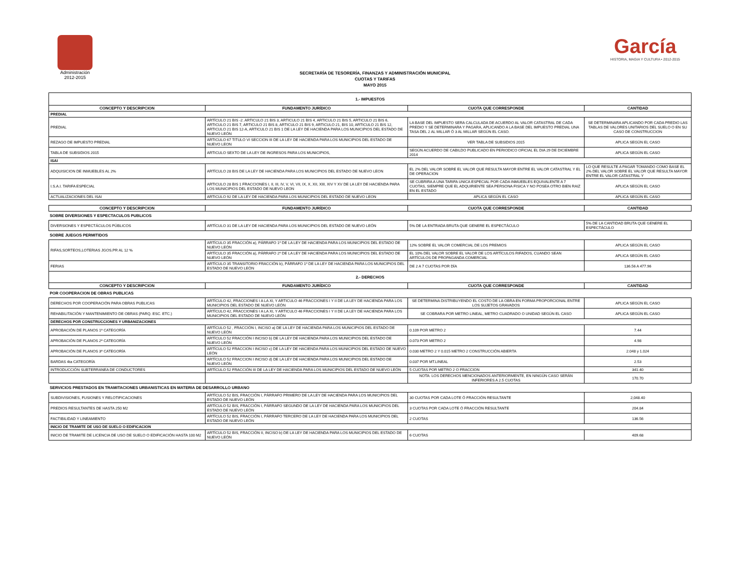Administración
2012-2015
García
HISTORIA, MAGIA Y CULTURA • 2012-2015
SECRETARÍA DE TESORERÍA, FINANZAS Y ADMINISTRACIÓN MUNICIPAL
CUOTAS Y TARIFAS
MAYO 2015
| 1.- IMPUESTOS | | | |
| --- | --- | --- | --- |
| CONCEPTO Y DESCRIPCION | FUNDAMENTO JURÍDICO | CUOTA QUE CORRESPONDE | CANTIDAD |
| PREDIAL | | | |
| PREDIAL | ARTÍCULO 21 BIS -2. ARTICULO 21 BIS 3, ARTICULO 21 BIS 4, ARTICULO 21 BIS 5, ARTICULO 21 BIS 6, ARTICULO 21 BIS 7, ARTICULO 21 BIS 8, ARTICULO 21 BIS 9, ARTICULO 21, BIS 10, ARTICULO 21 BIS 12, ARTICULO 21 BIS 12-A, ARTICULO 21 BIS 1 DE LA LEY DE HACIENDA PARA LOS MUNICIPIOS DEL ESTADO DE NUEVO LEÓN | LA BASE DEL IMPUESTO SERA CALCULADA DE ACUERDO AL VALOR CATASTRAL DE CADA PREDIO Y SE DETERMINARA Y PAGARA, APLICANDO A LA BASE DEL IMPUESTO PREDIAL UNA TASA DEL 2 AL MILLAR Ó 3 AL MILLAR SEGÚN EL CASO. | SE DETERMINARA APLICANDO POR CADA PREDIO LAS TABLAS DE VALORES UNITARIOS DEL SUELO O EN SU CASO DE CONSTRUCCION |
| REZAGO DE IMPUESTO PREDIAL | ARTICULO 67 TITULO VI SECCION III DE LA LEY DE HACIENDA PARA LOS MUNICIPIOS DEL ESTADO DE NUEVO LEON | VER TABLA DE SUBSIDIOS 2015 | APLICA SEGÚN EL CASO |
| TABLA DE SUBSIDIOS 2015 | ARTICULO SEXTO DE LA LEY DE INGRESOS PARA LOS MUNICIPIOS, | SEGÚN ACUERDO DE CABILDO PUBLICADO EN PERIODICO OFICIAL EL DIA 29 DE DICIEMBRE 2014 | APLICA SEGÚN EL CASO |
| ISAI | | | |
| ADQUISICION DE INMUEBLES AL 2% | ARTÍCULO 28 BIS DE LA LEY DE HACIENDA PARA LOS MUNICIPIOS DEL ESTADO DE NUEVO LEON | EL 2% DEL VALOR SOBRE EL VALOR QUE RESULTA MAYOR ENTRE EL VALOR CATASTRAL Y EL DE OPERACION | LO QUE RESULTE A PAGAR TOMANDO COMO BASE EL 2% DEL VALOR SOBRE EL VALOR QUE RESULTA MAYOR ENTRE EL VALOR CATASTRAL Y |
| I.S.A.I. TARIFA ESPECIAL | ARTICULO 28 BIS 1 FRACCIONES I, II, III, IV, V, VI, VII, IX, X, XII, XIII, XIV Y XV DE LA LEY DE HACIENDA PARA LOS MUNICIPIOS DEL ESTADO DE NUEVO LEON | SE CUBRIRA A UNA TARIFA UNICA ESPECIAL POR CADA INMUEBLES EQUIVALENTE A 7 CUOTAS, SIEMPRE QUE EL ADQUIRIENTE SEA PERSONA FISICA Y NO POSEA OTRO BIEN RAIZ EN EL ESTADO | APLICA SEGÚN EL CASO |
| ACTUALIZACIONES DEL ISAI | ARTICULO 92 DE LA LEY DE HACIENDA PARA LOS MUNICIPIOS DEL ESTADO DE NUEVO LEON | APLICA SEGÚN EL CASO | APLICA SEGÚN EL CASO |
| CONCEPTO Y DESCRIPCION | FUNDAMENTO JURÍDICO | CUOTA QUE CORRESPONDE | CANTIDAD |
| SOBRE DIVERSIONES Y ESPECTACULOS PUBLICOS | | | |
| DIVERSIONES Y ESPECTÁCULOS PÚBLICOS | ARTÍCULO 31 DE LA LEY DE HACIENDA PARA LOS MUNICIPIOS DEL ESTADO DE NUEVO LEÓN | 5% DE LA ENTRADA BRUTA QUE GENERE EL ESPECTÁCULO | 5% DE LA CANTIDAD BRUTA QUE GENERE EL ESPECTÁCULO |
| SOBRE JUEGOS PERMITIDOS | | | |
| RIFAS,SORTEOS,LOTERIAS JGOS.PR AL 12 % | ARTÍCULO 35 FRACCIÓN a), PÁRRAFO 1º DE LA LEY DE HACIENDA PARA LOS MUNICIPIOS DEL ESTADO DE NUEVO LEÓN | 12% SOBRE EL VALOR COMERCIAL DE LOS PREMIOS | APLICA SEGÚN EL CASO |
| | ARTÍCULO 35 FRACCIÓN a), PÁRRAFO 2º DE LA LEY DE HACIENDA PARA LOS MUNICIPIOS DEL ESTADO DE NUEVO LEÓN | EL 10% DEL VALOR SOBRE EL VALOR DE LOS ARTÍCULOS RIFADOS, CUANDO SEAN ARTÍCULOS DE PROPAGANDA COMERCIAL | APLICA SEGÚN EL CASO |
| FERIAS | ARTÍCULO 35 TRANSITORIO FRACCIÓN b), PÁRRAFO 1º DE LA LEY DE HACIENDA PARA LOS MUNICIPIOS DEL ESTADO DE NUEVO LEÓN | DE 2 A 7 CUOTAS POR DÍA | 136.56 A 477.96 |
| 2.- DERECHOS | | | |
| CONCEPTO Y DESCRIPCION | FUNDAMENTO JURÍDICO | CUOTA QUE CORRESPONDE | CANTIDAD |
| POR COOPERACION DE OBRAS PUBLICAS | | | |
| DERECHOS POR COOPERACIÓN PARA OBRAS PUBLICAS | ARTÍCULO 42, FRACCIONES I A LA XI, Y ARTICULO 46 FRACCIONES I Y II DE LA LEY DE HACIENDA PARA LOS MUNICIPIOS DEL ESTADO DE NUEVO LEÓN | SE DETERMINA DISTRIBUYENDO EL COSTO DE LA OBRA EN FORMA PROPORCIONAL ENTRE LOS SUJETOS GRAVADOS | APLICA SEGÚN EL CASO |
| REHABILITACIÓN Y MANTENIMIENTO DE OBRAS (PARQ. ESC. ETC.) | ARTÍCULO 42, FRACCIONES I A LA XI, Y ARTICULO 46 FRACCIONES I Y II DE LA LEY DE HACIENDA PARA LOS MUNICIPIOS DEL ESTADO DE NUEVO LEÓN | SE COBRARA POR METRO LINEAL, METRO CUADRADO O UNIDAD SEGÚN EL CASO | APLICA SEGÚN EL CASO |
| DERECHOS POR CONSTRUCCIONES Y URBANIZACIONES | | | |
| APROBACIÓN DE PLANOS 1ª CATEGORÍA | ARTÍCULO 52 , FRACCIÓN I, INCISO a) DE LA LEY DE HACIENDA PARA LOS MUNICIPIOS DEL ESTADO DE NUEVO LEÓN | 0.109 POR METRO 2 | 7.44 |
| APROBACIÓN DE PLANOS 2ª CATEGORÍA | ARTÍCULO 52 FRACCIÓN I INCISO b) DE LA LEY DE HACIENDA PARA LOS MUNICIPIOS DEL ESTADO DE NUEVO LEÓN | 0.073 POR METRO 2 | 4.98 |
| APROBACIÓN DE PLANOS 3ª CATEGORÍA | ARTÍCULO 52 FRACCION I INCISO c) DE LA LEY DE HACIENDA PARA LOS MUNICIPIOS DEL ESTADO DE NUEVO LEÓN | 0.030 METRO 2 Y 0.015 METRO 2 CONSTRUCCIÓN ABIERTA | 2.048 y 1.024 |
| BARDAS 4ta CATEGORÍA | ARTÍCULO 52 FRACCION I INCISO d) DE LA LEY DE HACIENDA PARA LOS MUNICIPIOS DEL ESTADO DE NUEVO LEÓN | 0.037 POR MT.LINEAL | 2.53 |
| INTRODUCCIÓN SUBTERRANEA DE CONDUCTORES | ARTÍCULO 52 FRACCIÓN III DE LA LEY DE HACIENDA PARA LOS MUNICIPIOS DEL ESTADO DE NUEVO LEÓN | 5 CUOTAS POR METRO 2 O FRACCION | 341.40 |
| | | NOTA: LOS DERECHOS MENCIONADOS ANTERIORMENTE, EN NINGÚN CASO SERÁN INFERIORES A 2.5 CUOTAS | 170.70 |
| SERVICIOS PRESTADOS EN TRAMITACIONES URBANISTICAS EN MATERIA DE DESARROLLO URBANO | | | |
| SUBDIVISIONES, FUSIONES Y RELOTIFICACIONES | ARTÍCULO 52 BIS, FRACCIÓN I, PÁRRAFO PRIMERO DE LA LEY DE HACIENDA PARA LOS MUNICIPIOS DEL ESTADO DE NUEVO LEÓN | 30 CUOTAS POR CADA LOTE Ó FRACCIÓN RESULTANTE | 2,048.40 |
| PREDIOS RESULTANTES DE HASTA 250 M2 | ARTÍCULO 52 BIS, FRACCIÓN I, PÁRRAFO SEGUNDO DE LA LEY DE HACIENDA PARA LOS MUNICIPIOS DEL ESTADO DE NUEVO LEÓN | 3 CUOTAS POR CADA LOTE Ó FRACCIÓN RESULTANTE | 204.84 |
| FACTIBILIDAD Y LINEAMIENTO | ARTÍCULO 52 BIS, FRACCIÓN I, PÁRRAFO TERCERO DE LA LEY DE HACIENDA PARA LOS MUNICIPIOS DEL ESTADO DE NUEVO LEÓN | 2 CUOTAS | 136.56 |
| INICIO DE TRAMITE DE USO DE SUELO O EDIFICACION | | | |
| INICIO DE TRAMITE DE LICENCIA DE USO DE SUELO O EDIFICACIÓN HASTA 100 M2 | ARTÍCULO 52 BIS, FRACCIÓN II, INCISO b) DE LA LEY DE HACIENDA PARA LOS MUNICIPIOS DEL ESTADO DE NUEVO LEÓN | 6 CUOTAS | 409.68 |